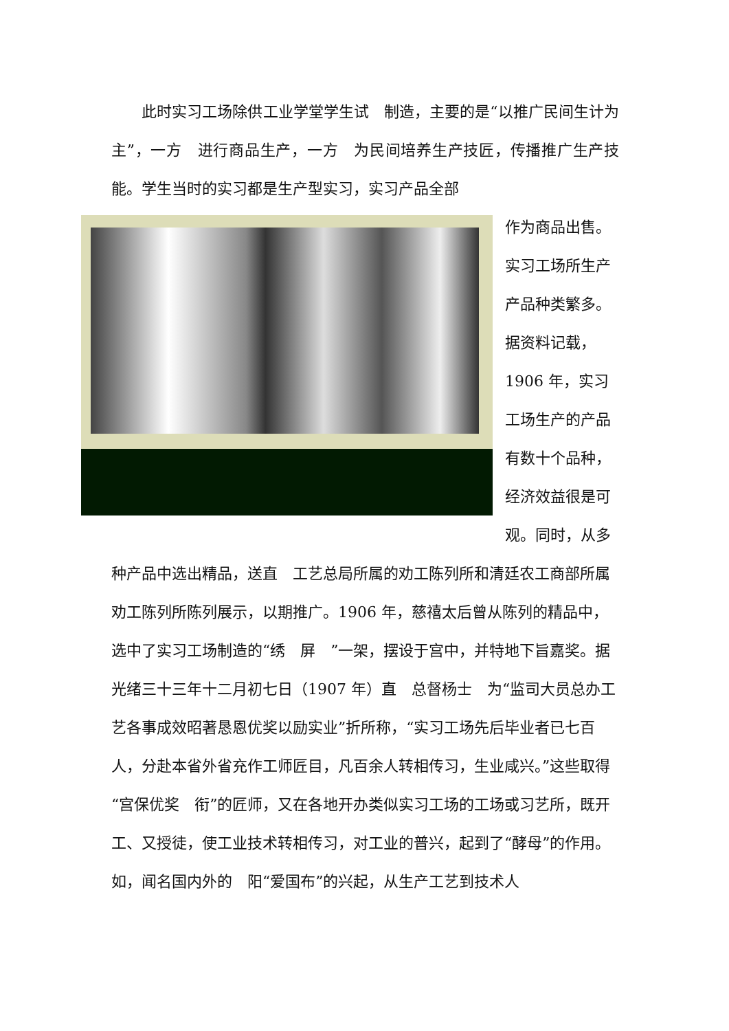此时实习工场除供工业学堂学生试　制造，主要的是“以推广民间生计为主”，一方　进行商品生产，一方　为民间培养生产技匠，传播推广生产技能。学生当时的实习都是生产型实习，实习产品全部
作为商品出售。实习工场所生产产品种类繁多。据资料记载，1906 年，实习工场生产的产品有数十个品种，经济效益很是可观。同时，从多种产品中选出精品，送直　工艺总局所属的劝工陈列所和清廷农工商部所属劝工陈列所陈列展示，以期推广。1906 年，慈禧太后曾从陈列的精品中，选中了实习工场制造的“绣　屏　”一架，摆设于宫中，并特地下旨嘉奖。据光绪三十三年十二月初七日（1907 年）直　总督杨士　为“监司大员总办工艺各事成效昭著恳恩优奖以励实业”折所称，“实习工场先后毕业者已七百人，分赴本省外省充作工师匠目，凡百余人转相传习，生业咸兴。”这些取得“宫保优奖　衔”的匠师，又在各地开办类似实习工场的工场或习艺所，既开工、又授徒，使工业技术转相传习，对工业的普兴，起到了“酵母”的作用。如，闻名国内外的　阳“爱国布”的兴起，从生产工艺到技术人